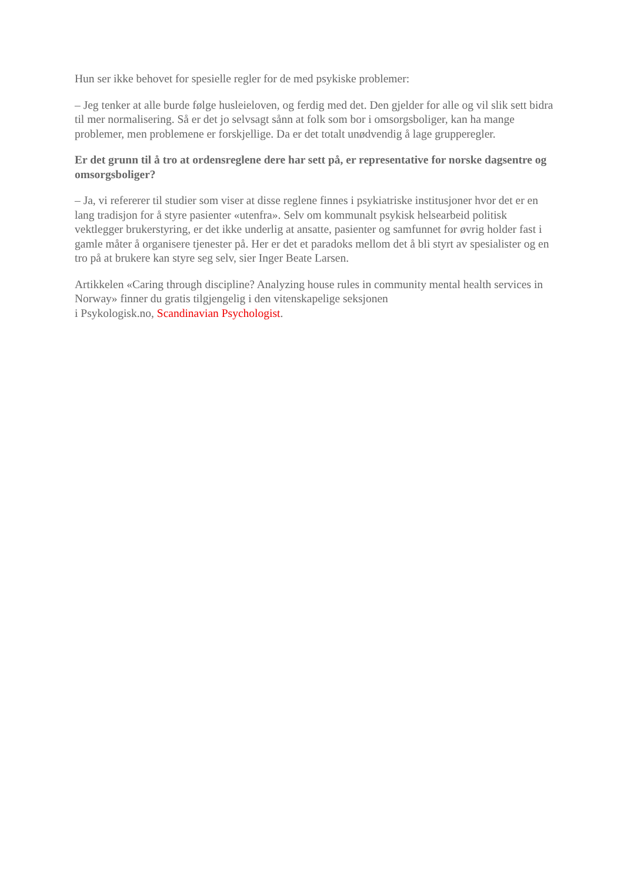Hun ser ikke behovet for spesielle regler for de med psykiske problemer:
– Jeg tenker at alle burde følge husleieloven, og ferdig med det. Den gjelder for alle og vil slik sett bidra til mer normalisering. Så er det jo selvsagt sånn at folk som bor i omsorgsboliger, kan ha mange problemer, men problemene er forskjellige. Da er det totalt unødvendig å lage grupperegler.
Er det grunn til å tro at ordensreglene dere har sett på, er representative for norske dagsentre og omsorgsboliger?
– Ja, vi refererer til studier som viser at disse reglene finnes i psykiatriske institusjoner hvor det er en lang tradisjon for å styre pasienter «utenfra». Selv om kommunalt psykisk helsearbeid politisk vektlegger brukerstyring, er det ikke underlig at ansatte, pasienter og samfunnet for øvrig holder fast i gamle måter å organisere tjenester på. Her er det et paradoks mellom det å bli styrt av spesialister og en tro på at brukere kan styre seg selv, sier Inger Beate Larsen.
Artikkelen «Caring through discipline? Analyzing house rules in community mental health services in Norway» finner du gratis tilgjengelig i den vitenskapelige seksjonen
i Psykologisk.no, Scandinavian Psychologist.